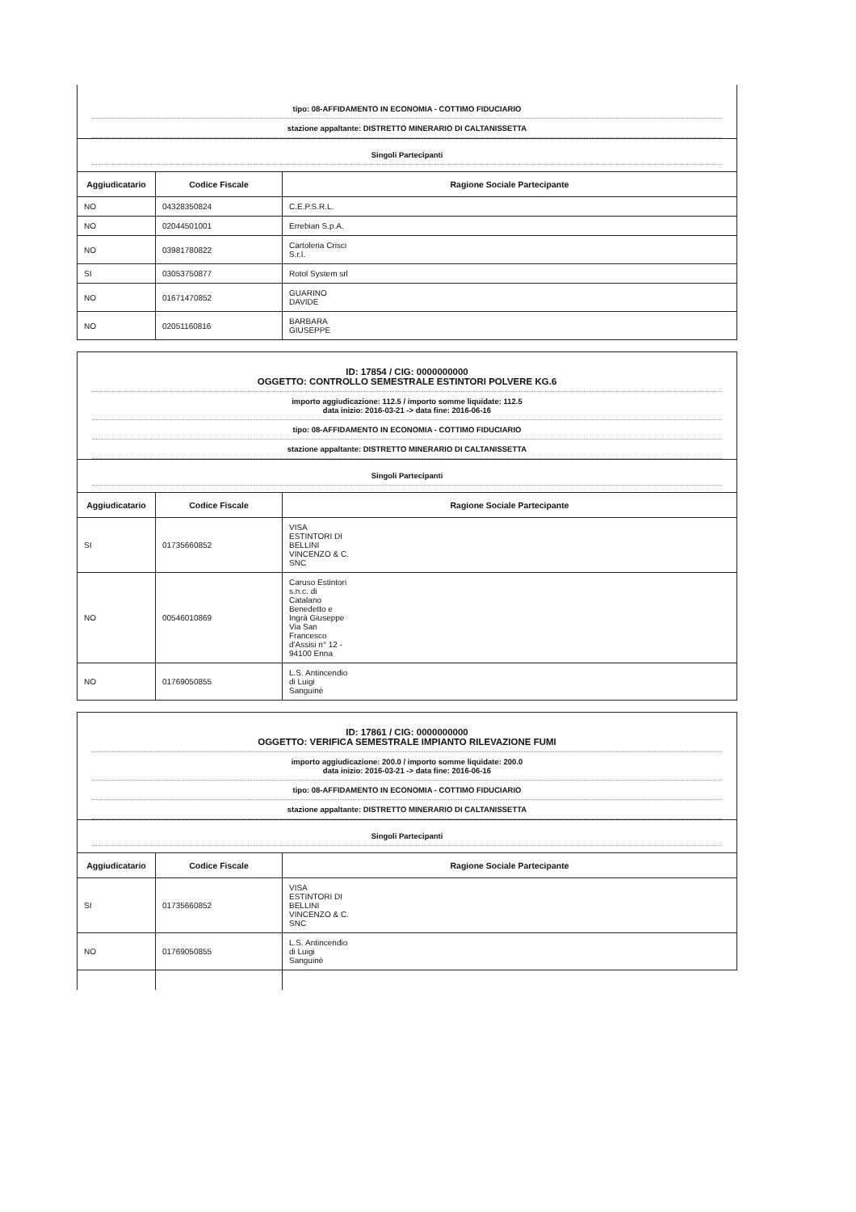tipo: 08-AFFIDAMENTO IN ECONOMIA - COTTIMO FIDUCIARIO
stazione appaltante: DISTRETTO MINERARIO DI CALTANISSETTA
Singoli Partecipanti
| Aggiudicatario | Codice Fiscale | Ragione Sociale Partecipante |
| --- | --- | --- |
| NO | 04328350824 | C.E.P.S.R.L. |
| NO | 02044501001 | Errebian S.p.A. |
| NO | 03981780822 | Cartoleria Crisci S.r.l. |
| SI | 03053750877 | Rotol System srl |
| NO | 01671470852 | GUARINO DAVIDE |
| NO | 02051160816 | BARBARA GIUSEPPE |
ID: 17854 / CIG: 0000000000
OGGETTO: CONTROLLO SEMESTRALE ESTINTORI POLVERE KG.6
importo aggiudicazione: 112.5 / importo somme liquidate: 112.5
data inizio: 2016-03-21 -> data fine: 2016-06-16
tipo: 08-AFFIDAMENTO IN ECONOMIA - COTTIMO FIDUCIARIO
stazione appaltante: DISTRETTO MINERARIO DI CALTANISSETTA
Singoli Partecipanti
| Aggiudicatario | Codice Fiscale | Ragione Sociale Partecipante |
| --- | --- | --- |
| SI | 01735660852 | VISA ESTINTORI DI BELLINI VINCENZO & C. SNC |
| NO | 00546010869 | Caruso Estintori s.n.c. di Catalano Benedetto e Ingrà Giuseppe Via San Francesco d'Assisi n° 12 - 94100 Enna |
| NO | 01769050855 | L.S. Antincendio di Luigi Sanguinè |
ID: 17861 / CIG: 0000000000
OGGETTO: VERIFICA SEMESTRALE IMPIANTO RILEVAZIONE FUMI
importo aggiudicazione: 200.0 / importo somme liquidate: 200.0
data inizio: 2016-03-21 -> data fine: 2016-06-16
tipo: 08-AFFIDAMENTO IN ECONOMIA - COTTIMO FIDUCIARIO
stazione appaltante: DISTRETTO MINERARIO DI CALTANISSETTA
Singoli Partecipanti
| Aggiudicatario | Codice Fiscale | Ragione Sociale Partecipante |
| --- | --- | --- |
| SI | 01735660852 | VISA ESTINTORI DI BELLINI VINCENZO & C. SNC |
| NO | 01769050855 | L.S. Antincendio di Luigi Sanguinè |